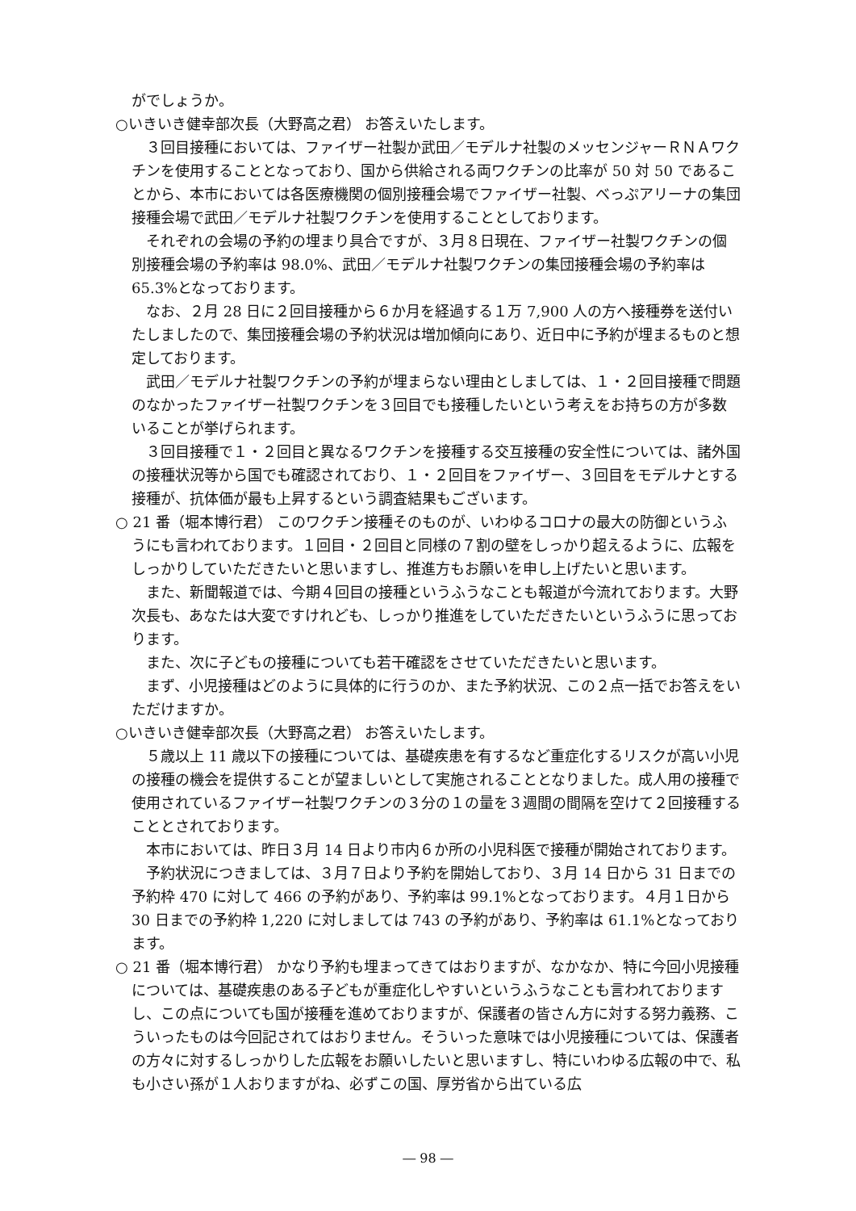がでしょうか。
○いきいき健幸部次長（大野高之君） お答えいたします。
３回目接種においては、ファイザー社製か武田／モデルナ社製のメッセンジャーＲＮＡワクチンを使用することとなっており、国から供給される両ワクチンの比率が 50 対 50 であることから、本市においては各医療機関の個別接種会場でファイザー社製、べっぷアリーナの集団接種会場で武田／モデルナ社製ワクチンを使用することとしております。
それぞれの会場の予約の埋まり具合ですが、３月８日現在、ファイザー社製ワクチンの個別接種会場の予約率は 98.0%、武田／モデルナ社製ワクチンの集団接種会場の予約率は 65.3%となっております。
なお、２月 28 日に２回目接種から６か月を経過する１万 7,900 人の方へ接種券を送付いたしましたので、集団接種会場の予約状況は増加傾向にあり、近日中に予約が埋まるものと想定しております。
武田／モデルナ社製ワクチンの予約が埋まらない理由としましては、１・２回目接種で問題のなかったファイザー社製ワクチンを３回目でも接種したいという考えをお持ちの方が多数いることが挙げられます。
３回目接種で１・２回目と異なるワクチンを接種する交互接種の安全性については、諸外国の接種状況等から国でも確認されており、１・２回目をファイザー、３回目をモデルナとする接種が、抗体価が最も上昇するという調査結果もございます。
○ 21 番（堀本博行君） このワクチン接種そのものが、いわゆるコロナの最大の防御というふうにも言われております。１回目・２回目と同様の７割の壁をしっかり超えるように、広報をしっかりしていただきたいと思いますし、推進方もお願いを申し上げたいと思います。
また、新聞報道では、今期４回目の接種というふうなことも報道が今流れております。大野次長も、あなたは大変ですけれども、しっかり推進をしていただきたいというふうに思っております。
また、次に子どもの接種についても若干確認をさせていただきたいと思います。
まず、小児接種はどのように具体的に行うのか、また予約状況、この２点一括でお答えをいただけますか。
○いきいき健幸部次長（大野高之君） お答えいたします。
５歳以上 11 歳以下の接種については、基礎疾患を有するなど重症化するリスクが高い小児の接種の機会を提供することが望ましいとして実施されることとなりました。成人用の接種で使用されているファイザー社製ワクチンの３分の１の量を３週間の間隔を空けて２回接種することとされております。
本市においては、昨日３月 14 日より市内６か所の小児科医で接種が開始されております。
予約状況につきましては、３月７日より予約を開始しており、３月 14 日から 31 日までの予約枠 470 に対して 466 の予約があり、予約率は 99.1%となっております。４月１日から 30 日までの予約枠 1,220 に対しましては 743 の予約があり、予約率は 61.1%となっております。
○ 21 番（堀本博行君） かなり予約も埋まってきてはおりますが、なかなか、特に今回小児接種については、基礎疾患のある子どもが重症化しやすいというふうなことも言われておりますし、この点についても国が接種を進めておりますが、保護者の皆さん方に対する努力義務、こういったものは今回記されてはおりません。そういった意味では小児接種については、保護者の方々に対するしっかりした広報をお願いしたいと思いますし、特にいわゆる広報の中で、私も小さい孫が１人おりますがね、必ずこの国、厚労省から出ている広
― 98 ―